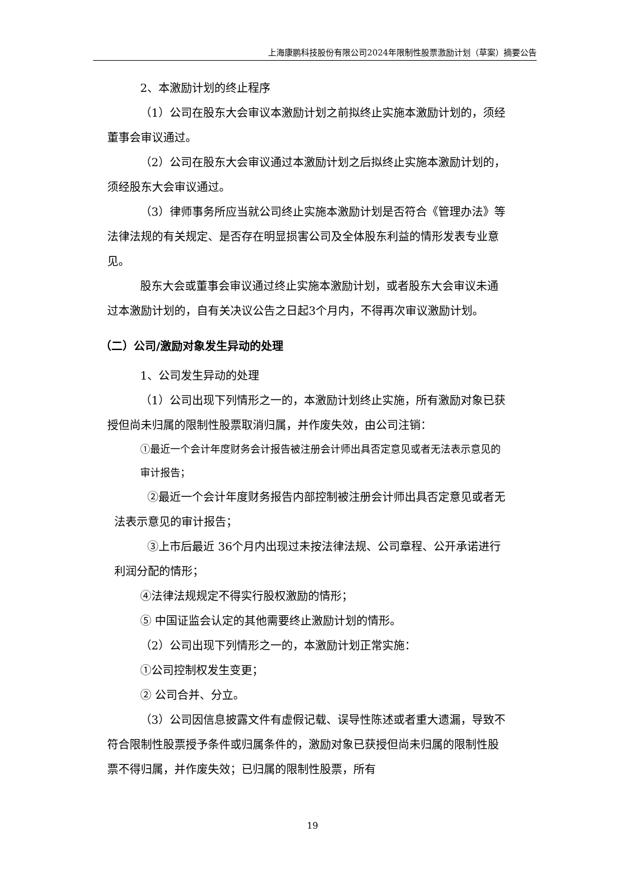上海康鹏科技股份有限公司2024年限制性股票激励计划（草案）摘要公告
2、本激励计划的终止程序
（1）公司在股东大会审议本激励计划之前拟终止实施本激励计划的，须经董事会审议通过。
（2）公司在股东大会审议通过本激励计划之后拟终止实施本激励计划的，须经股东大会审议通过。
（3）律师事务所应当就公司终止实施本激励计划是否符合《管理办法》等法律法规的有关规定、是否存在明显损害公司及全体股东利益的情形发表专业意见。
股东大会或董事会审议通过终止实施本激励计划，或者股东大会审议未通过本激励计划的，自有关决议公告之日起3个月内，不得再次审议激励计划。
（二）公司/激励对象发生异动的处理
1、公司发生异动的处理
（1）公司出现下列情形之一的，本激励计划终止实施，所有激励对象已获授但尚未归属的限制性股票取消归属，并作废失效，由公司注销：
①最近一个会计年度财务会计报告被注册会计师出具否定意见或者无法表示意见的审计报告；
②最近一个会计年度财务报告内部控制被注册会计师出具否定意见或者无法表示意见的审计报告；
③上市后最近 36个月内出现过未按法律法规、公司章程、公开承诺进行利润分配的情形；
④法律法规规定不得实行股权激励的情形；
⑤ 中国证监会认定的其他需要终止激励计划的情形。
（2）公司出现下列情形之一的，本激励计划正常实施：
①公司控制权发生变更；
② 公司合并、分立。
（3）公司因信息披露文件有虚假记载、误导性陈述或者重大遗漏，导致不符合限制性股票授予条件或归属条件的，激励对象已获授但尚未归属的限制性股票不得归属，并作废失效；已归属的限制性股票，所有
19